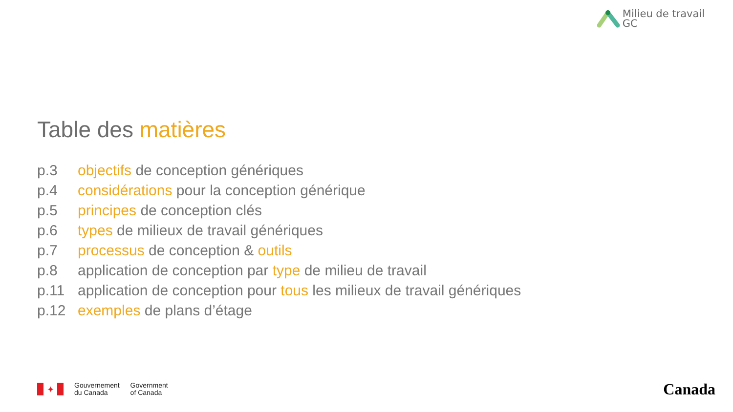Milieu de travail
GC
Table des matières
p.3 objectifs de conception génériques
p.4 considérations pour la conception générique
p.5 principes de conception clés
p.6 types de milieux de travail génériques
p.7 processus de conception & outils
p.8 application de conception par type de milieu de travail
p.11 application de conception pour tous les milieux de travail génériques
p.12 exemples de plans d’étage
✦
Gouvernement
du Canada
Government
of Canada
Canada